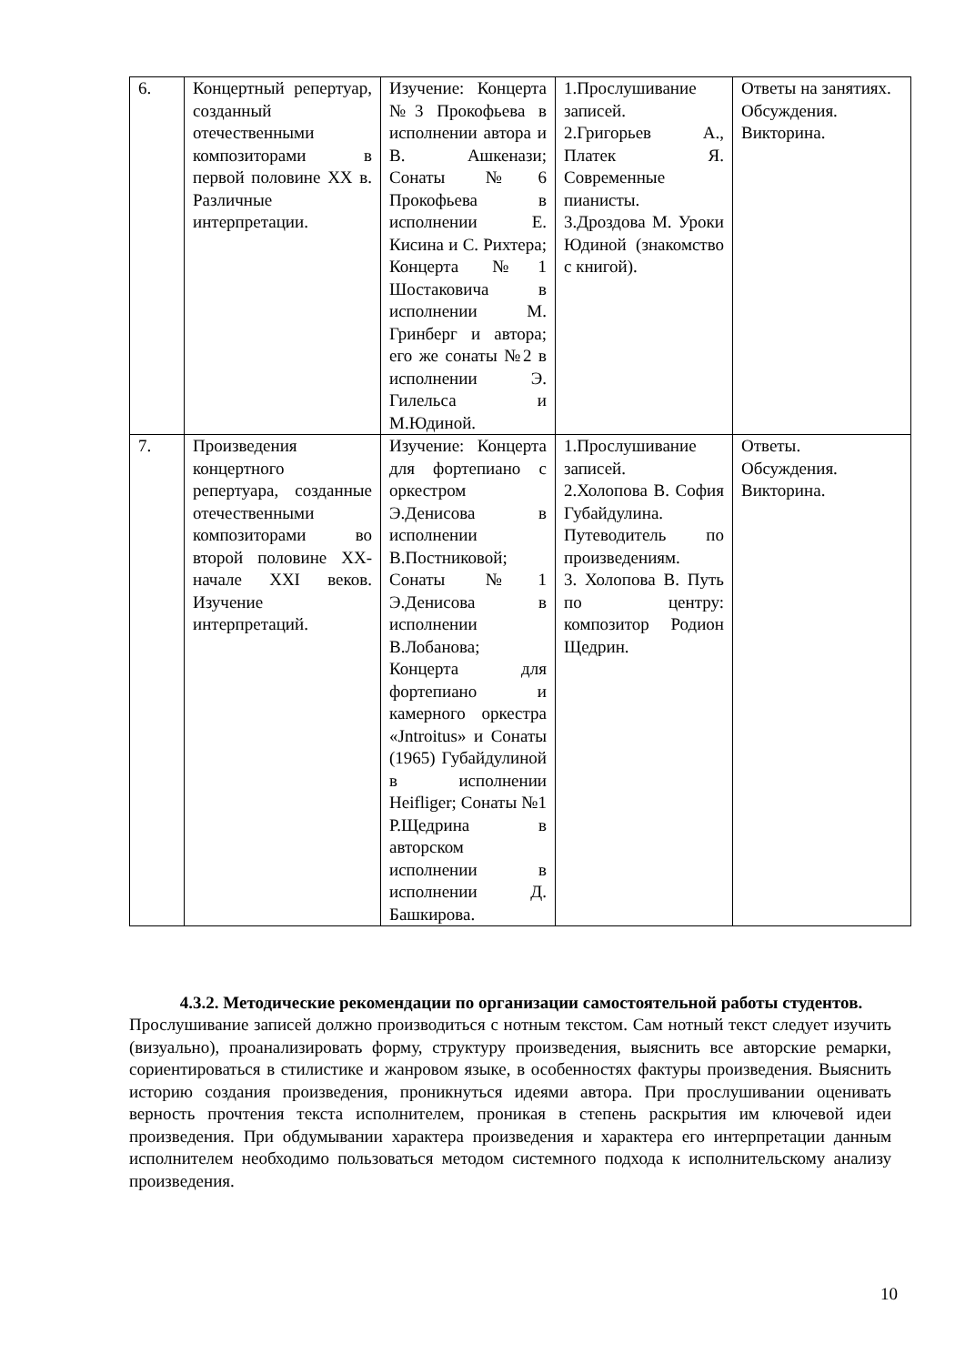| 6. | Концертный репертуар, созданный отечественными композиторами в первой половине XX в. Различные интерпретации. | Изучение: Концерта №3 Прокофьева в исполнении автора и В. Ашкенази; Сонаты №6 Прокофьева в исполнении Е. Кисина и С. Рихтера; Концерта №1 Шостаковича в исполнении М. Гринберг и автора; его же сонаты №2 в исполнении Э. Гилельса и М.Юдиной. | 1.Прослушивание записей. 2.Григорьев А., Платек Я. Современные пианисты. 3.Дроздова М. Уроки Юдиной (знакомство с книгой). | Ответы на занятиях. Обсуждения. Викторина. |
| 7. | Произведения концертного репертуара, созданные отечественными композиторами во второй половине XX-начале XXI веков. Изучение интерпретаций. | Изучение: Концерта для фортепиано с оркестром Э.Денисова в исполнении В.Постниковой; Сонаты №1 Э.Денисова в исполнении В.Лобанова; Концерта для фортепиано и камерного оркестра «Jntroitus» и Сонаты (1965) Губайдулиной в исполнении Heifliger; Сонаты №1 Р.Щедрина в авторском исполнении в исполнении Д. Башкирова. | 1.Прослушивание записей. 2.Холопова В. София Губайдулина. Путеводитель по произведениям. 3. Холопова В. Путь по центру: композитор Родион Щедрин. | Ответы. Обсуждения. Викторина. |
4.3.2. Методические рекомендации по организации самостоятельной работы студентов.
Прослушивание записей должно производиться с нотным текстом. Сам нотный текст следует изучить (визуально), проанализировать форму, структуру произведения, выяснить все авторские ремарки, сориентироваться в стилистике и жанровом языке, в особенностях фактуры произведения. Выяснить историю создания произведения, проникнуться идеями автора. При прослушивании оценивать верность прочтения текста исполнителем, проникая в степень раскрытия им ключевой идеи произведения. При обдумывании характера произведения и характера его интерпретации данным исполнителем необходимо пользоваться методом системного подхода к исполнительскому анализу произведения.
10